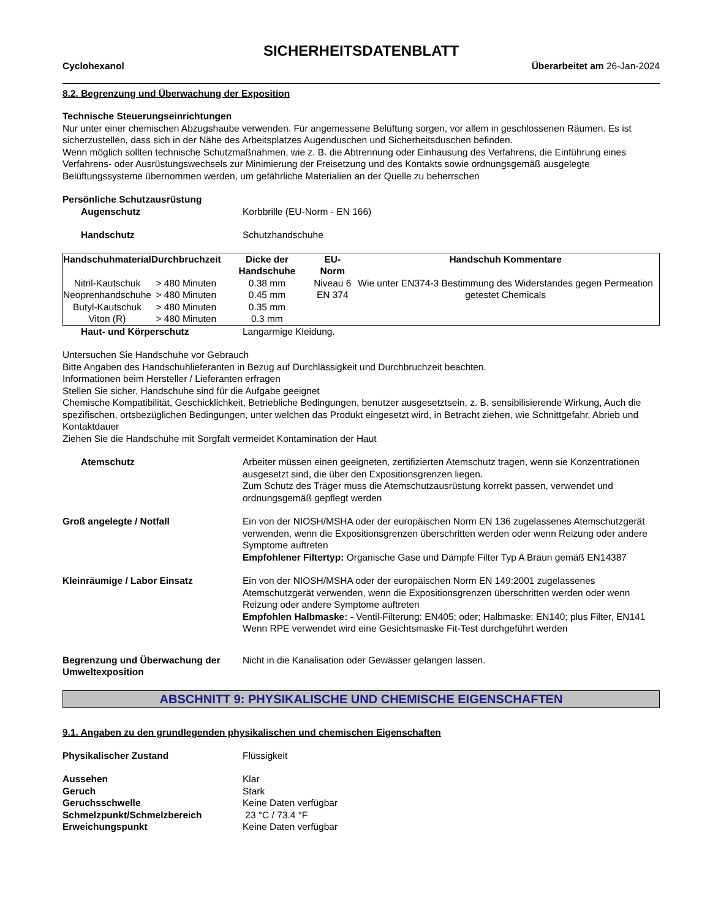SICHERHEITSDATENBLATT
Cyclohexanol Überarbeitet am 26-Jan-2024
8.2. Begrenzung und Überwachung der Exposition
Technische Steuerungseinrichtungen
Nur unter einer chemischen Abzugshaube verwenden. Für angemessene Belüftung sorgen, vor allem in geschlossenen Räumen. Es ist sicherzustellen, dass sich in der Nähe des Arbeitsplatzes Augenduschen und Sicherheitsduschen befinden.
Wenn möglich sollten technische Schutzmaßnahmen, wie z. B. die Abtrennung oder Einhausung des Verfahrens, die Einführung eines Verfahrens- oder Ausrüstungswechsels zur Minimierung der Freisetzung und des Kontakts sowie ordnungsgemäß ausgelegte Belüftungssysteme übernommen werden, um gefährliche Materialien an der Quelle zu beherrschen
Persönliche Schutzausrüstung
Augenschutz Korbbrille (EU-Norm - EN 166)
Handschutz Schutzhandschuhe
| Handschuhmaterial | Durchbruchzeit | Dicke der Handschuhe | EU-Norm | Handschuh Kommentare |
| --- | --- | --- | --- | --- |
| Nitril-Kautschuk Neoprenhandschuhe | > 480 Minuten > 480 Minuten | 0.38 mm 0.45 mm | Niveau 6 EN 374 | Wie unter EN374-3 Bestimmung des Widerstandes gegen Permeation getestet Chemicals |
| Butyl-Kautschuk Viton (R) | > 480 Minuten > 480 Minuten | 0.35 mm 0.3 mm | | |
Haut- und Körperschutz Langarmige Kleidung.
Untersuchen Sie Handschuhe vor Gebrauch
Bitte Angaben des Handschuhlieferanten in Bezug auf Durchlässigkeit und Durchbruchzeit beachten.
Informationen beim Hersteller / Lieferanten erfragen
Stellen Sie sicher, Handschuhe sind für die Aufgabe geeignet
Chemische Kompatibilität, Geschicklichkeit, Betriebliche Bedingungen, benutzer ausgesetztsein, z. B. sensibilisierende Wirkung, Auch die spezifischen, ortsbezüglichen Bedingungen, unter welchen das Produkt eingesetzt wird, in Betracht ziehen, wie Schnittgefahr, Abrieb und Kontaktdauer
Ziehen Sie die Handschuhe mit Sorgfalt vermeidet Kontamination der Haut
Atemschutz Arbeiter müssen einen geeigneten, zertifizierten Atemschutz tragen, wenn sie Konzentrationen ausgesetzt sind, die über den Expositionsgrenzen liegen.
Zum Schutz des Träger muss die Atemschutzausrüstung korrekt passen, verwendet und ordnungsgemäß gepflegt werden
Groß angelegte / Notfall Ein von der NIOSH/MSHA oder der europäischen Norm EN 136 zugelassenes Atemschutzgerät verwenden, wenn die Expositionsgrenzen überschritten werden oder wenn Reizung oder andere Symptome auftreten
Empfohlener Filtertyp: Organische Gase und Dämpfe Filter Typ A Braun gemäß EN14387
Kleinräumige / Labor Einsatz Ein von der NIOSH/MSHA oder der europäischen Norm EN 149:2001 zugelassenes Atemschutzgerät verwenden, wenn die Expositionsgrenzen überschritten werden oder wenn Reizung oder andere Symptome auftreten
Empfohlen Halbmaske: - Ventil-Filterung: EN405; oder; Halbmaske: EN140; plus Filter, EN141
Wenn RPE verwendet wird eine Gesichtsmaske Fit-Test durchgeführt werden
Begrenzung und Überwachung der Umweltexposition
Nicht in die Kanalisation oder Gewässer gelangen lassen.
ABSCHNITT 9: PHYSIKALISCHE UND CHEMISCHE EIGENSCHAFTEN
9.1. Angaben zu den grundlegenden physikalischen und chemischen Eigenschaften
Physikalischer Zustand Flüssigkeit
Aussehen Klar
Geruch Stark
Geruchsschwelle Keine Daten verfügbar
Schmelzpunkt/Schmelzbereich 23 °C / 73.4 °F
Erweichungspunkt Keine Daten verfügbar